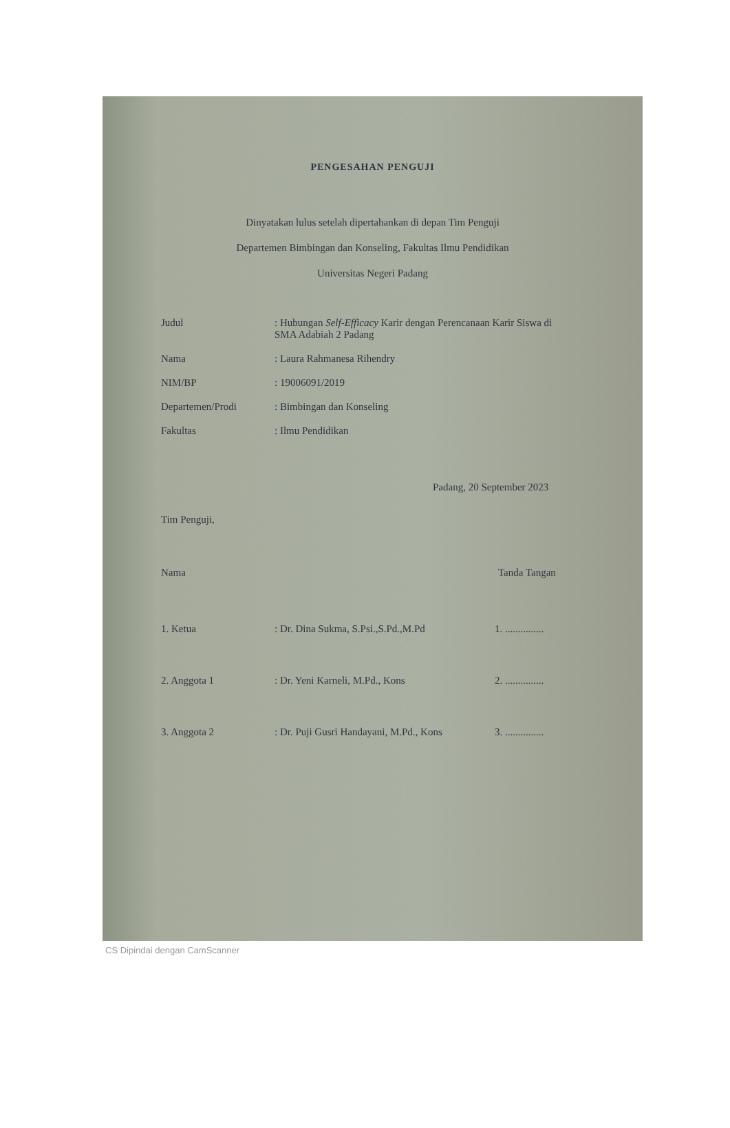PENGESAHAN PENGUJI
Dinyatakan lulus setelah dipertahankan di depan Tim Penguji
Departemen Bimbingan dan Konseling, Fakultas Ilmu Pendidikan
Universitas Negeri Padang
Judul : Hubungan Self-Efficacy Karir dengan Perencanaan Karir Siswa di SMA Adabiah 2 Padang
Nama : Laura Rahmanesa Rihendry
NIM/BP : 19006091/2019
Departemen/Prodi : Bimbingan dan Konseling
Fakultas : Ilmu Pendidikan
Padang, 20 September 2023
Tim Penguji,
Nama Tanda Tangan
1. Ketua : Dr. Dina Sukma, S.Psi.,S.Pd.,M.Pd 1. ...............
2. Anggota 1 : Dr. Yeni Karneli, M.Pd., Kons 2. ...............
3. Anggota 2 : Dr. Puji Gusri Handayani, M.Pd., Kons
3. ...............
CS Dipindai dengan CamScanner